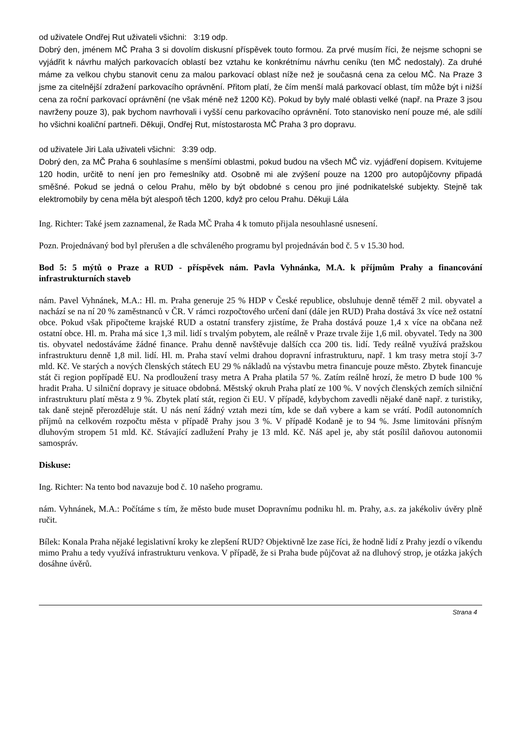od uživatele Ondřej Rut uživateli všichni: 3:19 odp.
Dobrý den, jménem MČ Praha 3 si dovolím diskusní příspěvek touto formou. Za prvé musím říci, že nejsme schopni se vyjádřit k návrhu malých parkovacích oblastí bez vztahu ke konkrétnímu návrhu ceníku (ten MČ nedostaly). Za druhé máme za velkou chybu stanovit cenu za malou parkovací oblast níže než je současná cena za celou MČ. Na Praze 3 jsme za citelnější zdražení parkovacího oprávnění. Přitom platí, že čím menší malá parkovací oblast, tím může být i nižší cena za roční parkovací oprávnění (ne však méně než 1200 Kč). Pokud by byly malé oblasti velké (např. na Praze 3 jsou navrženy pouze 3), pak bychom navrhovali i vyšší cenu parkovacího oprávnění. Toto stanovisko není pouze mé, ale sdílí ho všichni koaliční partneři. Děkuji, Ondřej Rut, místostarosta MČ Praha 3 pro dopravu.
od uživatele Jiri Lala uživateli všichni: 3:39 odp.
Dobrý den, za MČ Praha 6 souhlasíme s menšími oblastmi, pokud budou na všech MČ viz. vyjádření dopisem. Kvitujeme 120 hodin, určitě to není jen pro řemeslníky atd. Osobně mi ale zvýšení pouze na 1200 pro autopůjčovny připadá směšné. Pokud se jedná o celou Prahu, mělo by být obdobné s cenou pro jiné podnikatelské subjekty. Stejně tak elektromobily by cena měla být alespoň těch 1200, když pro celou Prahu. Děkuji Lála
Ing. Richter: Také jsem zaznamenal, že Rada MČ Praha 4 k tomuto přijala nesouhlasné usnesení.
Pozn. Projednávaný bod byl přerušen a dle schváleného programu byl projednáván bod č. 5 v 15.30 hod.
Bod 5: 5 mýtů o Praze a RUD - příspěvek nám. Pavla Vyhnánka, M.A. k příjmům Prahy a financování infrastrukturních staveb
nám. Pavel Vyhnánek, M.A.: Hl. m. Praha generuje 25 % HDP v České republice, obsluhuje denně téměř 2 mil. obyvatel a nachází se na ní 20 % zaměstnanců v ČR. V rámci rozpočtového určení daní (dále jen RUD) Praha dostává 3x více než ostatní obce. Pokud však připočteme krajské RUD a ostatní transfery zjistíme, že Praha dostává pouze 1,4 x více na občana než ostatní obce. Hl. m. Praha má sice 1,3 mil. lidí s trvalým pobytem, ale reálně v Praze trvale žije 1,6 mil. obyvatel. Tedy na 300 tis. obyvatel nedostáváme žádné finance. Prahu denně navštěvuje dalších cca 200 tis. lidí. Tedy reálně využívá pražskou infrastrukturu denně 1,8 mil. lidí. Hl. m. Praha staví velmi drahou dopravní infrastrukturu, např. 1 km trasy metra stojí 3-7 mld. Kč. Ve starých a nových členských státech EU 29 % nákladů na výstavbu metra financuje pouze město. Zbytek financuje stát či region popřípadě EU. Na prodloužení trasy metra A Praha platila 57 %. Zatím reálně hrozí, že metro D bude 100 % hradit Praha. U silniční dopravy je situace obdobná. Městský okruh Praha platí ze 100 %. V nových členských zemích silniční infrastrukturu platí města z 9 %. Zbytek platí stát, region či EU. V případě, kdybychom zavedli nějaké daně např. z turistiky, tak daně stejně přerozděluje stát. U nás není žádný vztah mezi tím, kde se daň vybere a kam se vrátí. Podíl autonomních příjmů na celkovém rozpočtu města v případě Prahy jsou 3 %. V případě Kodaně je to 94 %. Jsme limitováni přísným dluhovým stropem 51 mld. Kč. Stávající zadlužení Prahy je 13 mld. Kč. Náš apel je, aby stát posílil daňovou autonomii samospráv.
Diskuse:
Ing. Richter: Na tento bod navazuje bod č. 10 našeho programu.
nám. Vyhnánek, M.A.: Počítáme s tím, že město bude muset Dopravnímu podniku hl. m. Prahy, a.s. za jakékoliv úvěry plně ručit.
Bílek: Konala Praha nějaké legislativní kroky ke zlepšení RUD? Objektivně lze zase říci, že hodně lidí z Prahy jezdí o víkendu mimo Prahu a tedy využívá infrastrukturu venkova. V případě, že si Praha bude půjčovat až na dluhový strop, je otázka jakých dosáhne úvěrů.
Strana 4